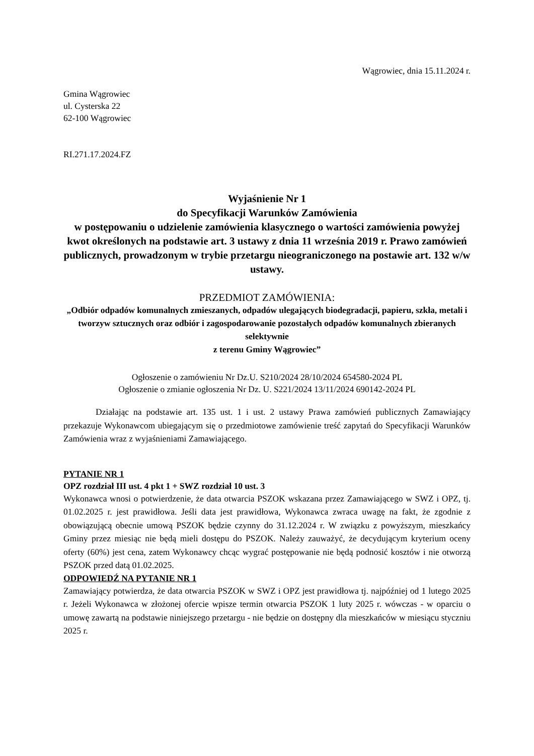Wągrowiec, dnia 15.11.2024 r.
Gmina Wągrowiec
ul. Cysterska 22
62-100 Wągrowiec
RI.271.17.2024.FZ
Wyjaśnienie Nr 1
do Specyfikacji Warunków Zamówienia
w postępowaniu o udzielenie zamówienia klasycznego o wartości zamówienia powyżej kwot określonych na podstawie art. 3 ustawy z dnia 11 września 2019 r. Prawo zamówień publicznych, prowadzonym w trybie przetargu nieograniczonego na postawie art. 132 w/w ustawy.
PRZEDMIOT ZAMÓWIENIA:
„Odbiór odpadów komunalnych zmieszanych, odpadów ulegających biodegradacji, papieru, szkła, metali i tworzyw sztucznych oraz odbiór i zagospodarowanie pozostałych odpadów komunalnych zbieranych selektywnie
z terenu Gminy Wągrowiec”
Ogłoszenie o zamówieniu Nr Dz.U. S210/2024 28/10/2024 654580-2024 PL
Ogłoszenie o zmianie ogłoszenia Nr Dz. U. S221/2024 13/11/2024 690142-2024 PL
Działając na podstawie art. 135 ust. 1 i ust. 2 ustawy Prawa zamówień publicznych Zamawiający przekazuje Wykonawcom ubiegającym się o przedmiotowe zamówienie treść zapytań do Specyfikacji Warunków Zamówienia wraz z wyjaśnieniami Zamawiającego.
PYTANIE NR 1
OPZ rozdział III ust. 4 pkt 1 + SWZ rozdział 10 ust. 3
Wykonawca wnosi o potwierdzenie, że data otwarcia PSZOK wskazana przez Zamawiającego w SWZ i OPZ, tj. 01.02.2025 r. jest prawidłowa. Jeśli data jest prawidłowa, Wykonawca zwraca uwagę na fakt, że zgodnie z obowiązującą obecnie umową PSZOK będzie czynny do 31.12.2024 r. W związku z powyższym, mieszkańcy Gminy przez miesiąc nie będą mieli dostępu do PSZOK. Należy zauważyć, że decydującym kryterium oceny oferty (60%) jest cena, zatem Wykonawcy chcąc wygrać postępowanie nie będą podnosić kosztów i nie otworzą PSZOK przed datą 01.02.2025.
ODPOWIEDŹ NA PYTANIE NR 1
Zamawiający potwierdza, że data otwarcia PSZOK w SWZ i OPZ jest prawidłowa tj. najpóźniej od 1 lutego 2025 r. Jeżeli Wykonawca w złożonej ofercie wpisze termin otwarcia PSZOK 1 luty 2025 r. wówczas - w oparciu o umowę zawartą na podstawie niniejszego przetargu - nie będzie on dostępny dla mieszkańców w miesiącu styczniu 2025 r.